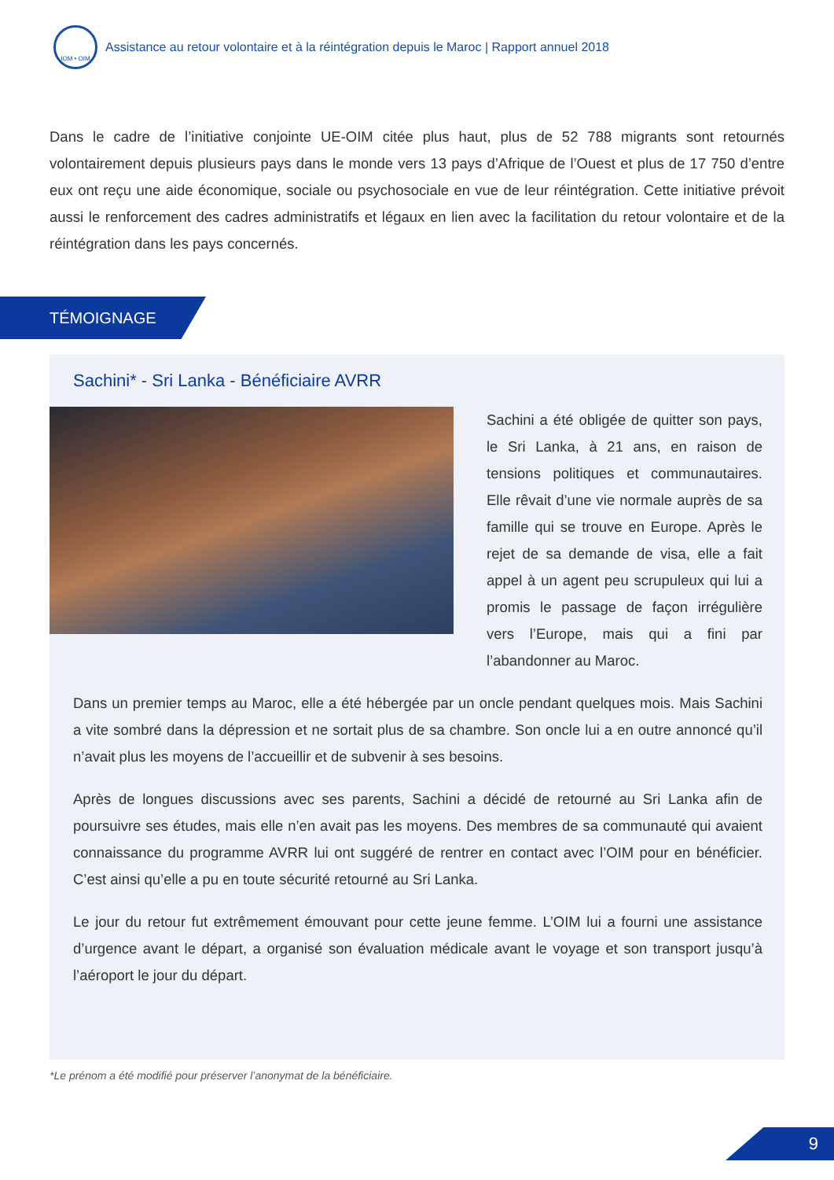IOM • OIM
Assistance au retour volontaire et à la réintégration depuis le Maroc | Rapport annuel 2018
Dans le cadre de l’initiative conjointe UE-OIM citée plus haut, plus de 52 788 migrants sont retournés volontairement depuis plusieurs pays dans le monde vers 13 pays d’Afrique de l’Ouest et plus de 17 750 d’entre eux ont reçu une aide économique, sociale ou psychosociale en vue de leur réintégration. Cette initiative prévoit aussi le renforcement des cadres administratifs et légaux en lien avec la facilitation du retour volontaire et de la réintégration dans les pays concernés.
TÉMOIGNAGE
Sachini* - Sri Lanka - Bénéficiaire AVRR
Sachini a été obligée de quitter son pays, le Sri Lanka, à 21 ans, en raison de tensions politiques et communautaires. Elle rêvait d’une vie normale auprès de sa famille qui se trouve en Europe. Après le rejet de sa demande de visa, elle a fait appel à un agent peu scrupuleux qui lui a promis le passage de façon irrégulière vers l’Europe, mais qui a fini par l’abandonner au Maroc.
Dans un premier temps au Maroc, elle a été hébergée par un oncle pendant quelques mois. Mais Sachini a vite sombré dans la dépression et ne sortait plus de sa chambre. Son oncle lui a en outre annoncé qu’il n’avait plus les moyens de l’accueillir et de subvenir à ses besoins.
Après de longues discussions avec ses parents, Sachini a décidé de retourné au Sri Lanka afin de poursuivre ses études, mais elle n’en avait pas les moyens. Des membres de sa communauté qui avaient connaissance du programme AVRR lui ont suggéré de rentrer en contact avec l’OIM pour en bénéficier. C’est ainsi qu’elle a pu en toute sécurité retourné au Sri Lanka.
Le jour du retour fut extrêmement émouvant pour cette jeune femme. L’OIM lui a fourni une assistance d’urgence avant le départ, a organisé son évaluation médicale avant le voyage et son transport jusqu’à l’aéroport le jour du départ.
*Le prénom a été modifié pour préserver l’anonymat de la bénéficiaire.
9